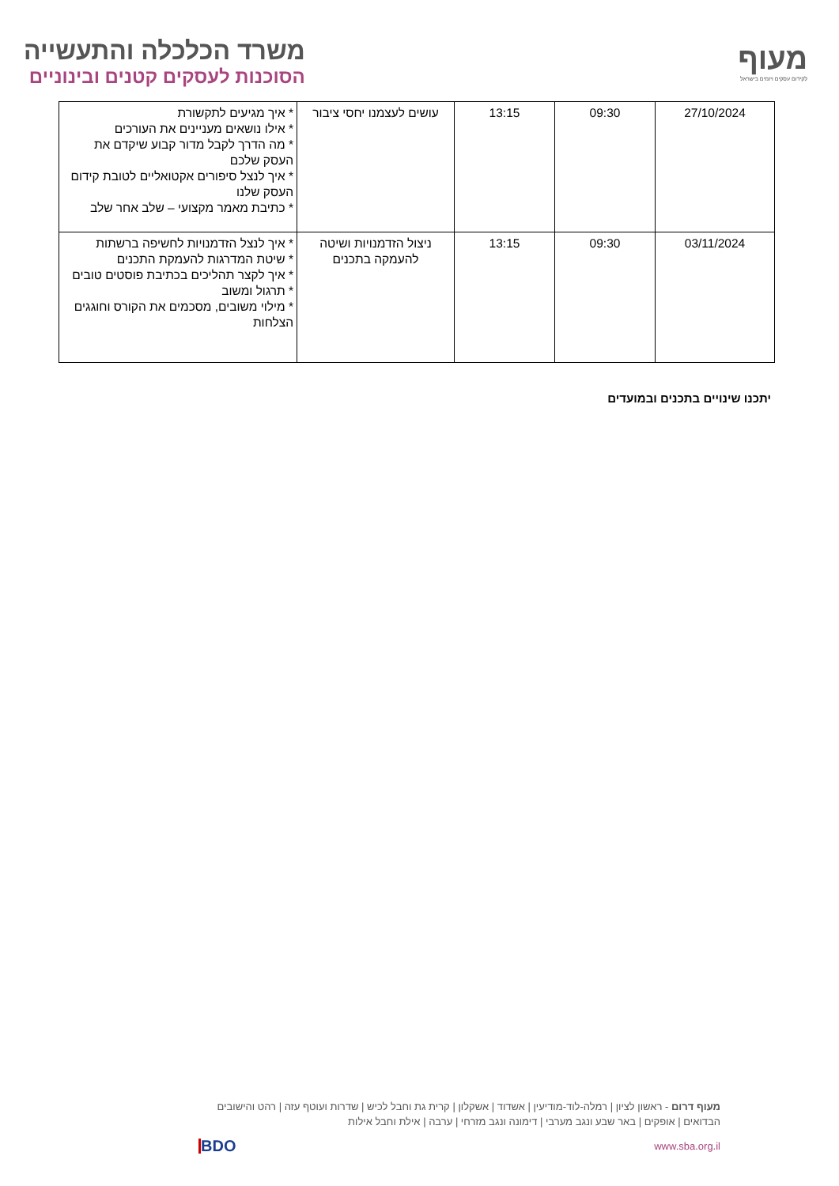משרד הכלכלה והתעשייה
הסוכנות לעסקים קטנים ובינוניים
מעוף
לקידום עסקים ויזמים בישראל
| 27/10/2024 | 09:30 | 13:15 | עושים לעצמנו יחסי ציבור | * איך מגיעים לתקשורת * אילו נושאים מעניינים את העורכים * מה הדרך לקבל מדור קבוע שיקדם את העסק שלכם * איך לנצל סיפורים אקטואליים לטובת קידום העסק שלנו * כתיבת מאמר מקצועי – שלב אחר שלב |
| 03/11/2024 | 09:30 | 13:15 | ניצול הזדמנויות ושיטה להעמקה בתכנים | * איך לנצל הזדמנויות לחשיפה ברשתות * שיטת המדרגות להעמקת התכנים * איך לקצר תהליכים בכתיבת פוסטים טובים * תרגול ומשוב * מילוי משובים, מסכמים את הקורס וחוגגים הצלחות |
יתכנו שינויים בתכנים ובמועדים
מעוף דרום - ראשון לציון | רמלה-לוד-מודיעין | אשדוד | אשקלון | קרית גת וחבל לכיש | שדרות ועוטף עזה | רהט והישובים הבדואים | אופקים | באר שבע ונגב מערבי | דימונה ונגב מזרחי | ערבה | אילת וחבל אילות
www.sba.org.il BDO